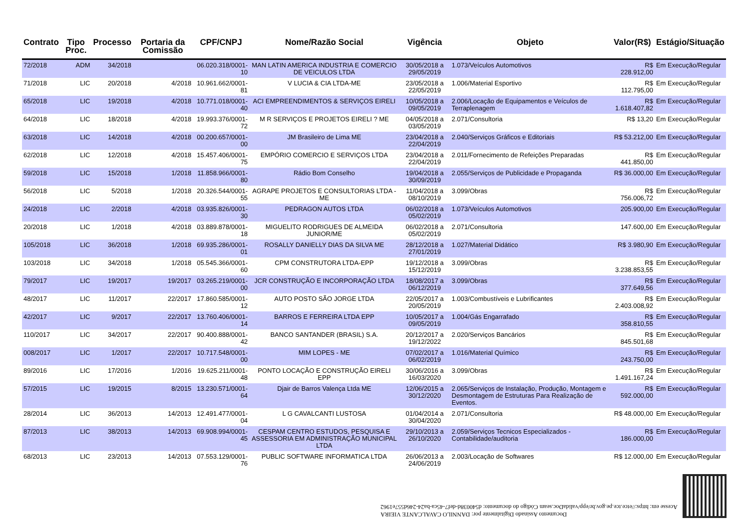| Contrato | Tipo Proc. | Processo | Portaria da Comissão | CPF/CNPJ | Nome/Razão Social | Vigência | Objeto | Valor(R$) | Estágio/Situação |
| --- | --- | --- | --- | --- | --- | --- | --- | --- | --- |
| 72/2018 | ADM | 34/2018 | | 06.020.318/0001-10 | MAN LATIN AMERICA INDUSTRIA E COMERCIO DE VEICULOS LTDA | 30/05/2018 a 29/05/2019 | 1.073/Veículos Automotivos | R$ 228.912,00 | Em Execução/Regular |
| 71/2018 | LIC | 20/2018 | 4/2018 | 10.961.662/0001-81 | V LUCIA & CIA LTDA-ME | 23/05/2018 a 22/05/2019 | 1.006/Material Esportivo | R$ 112.795,00 | Em Execução/Regular |
| 65/2018 | LIC | 19/2018 | 4/2018 | 10.771.018/0001-40 | ACI EMPREENDIMENTOS & SERVIÇOS EIRELI | 10/05/2018 a 09/05/2019 | 2.006/Locação de Equipamentos e Veículos de Terraplenagem | R$ 1.618.407,82 | Em Execução/Regular |
| 64/2018 | LIC | 18/2018 | 4/2018 | 19.993.376/0001-72 | M R SERVIÇOS E PROJETOS EIRELI ? ME | 04/05/2018 a 03/05/2019 | 2.071/Consultoria | R$ 13,20 | Em Execução/Regular |
| 63/2018 | LIC | 14/2018 | 4/2018 | 00.200.657/0001-00 | JM Brasileiro de Lima ME | 23/04/2018 a 22/04/2019 | 2.040/Serviços Gráficos e Editoriais | R$ 53.212,00 | Em Execução/Regular |
| 62/2018 | LIC | 12/2018 | 4/2018 | 15.457.406/0001-75 | EMPÓRIO COMERCIO E SERVIÇOS LTDA | 23/04/2018 a 22/04/2019 | 2.011/Fornecimento de Refeições Preparadas | R$ 441.850,00 | Em Execução/Regular |
| 59/2018 | LIC | 15/2018 | 1/2018 | 11.858.966/0001-80 | Rádio Bom Conselho | 19/04/2018 a 30/09/2019 | 2.055/Serviços de Publicidade e Propaganda | R$ 36.000,00 | Em Execução/Regular |
| 56/2018 | LIC | 5/2018 | 1/2018 | 20.326.544/0001-55 | AGRAPE PROJETOS E CONSULTORIAS LTDA - ME | 11/04/2018 a 08/10/2019 | 3.099/Obras | R$ 756.006,72 | Em Execução/Regular |
| 24/2018 | LIC | 2/2018 | 4/2018 | 03.935.826/0001-30 | PEDRAGON AUTOS LTDA | 06/02/2018 a 05/02/2019 | 1.073/Veículos Automotivos | 205.900,00 | Em Execução/Regular |
| 20/2018 | LIC | 1/2018 | 4/2018 | 03.889.878/0001-18 | MIGUELITO RODRIGUES DE ALMEIDA JUNIOR/ME | 06/02/2018 a 05/02/2019 | 2.071/Consultoria | 147.600,00 | Em Execução/Regular |
| 105/2018 | LIC | 36/2018 | 1/2018 | 69.935.286/0001-01 | ROSALLY DANIELLY DIAS DA SILVA ME | 28/12/2018 a 27/01/2019 | 1.027/Material Didático | R$ 3.980,90 | Em Execução/Regular |
| 103/2018 | LIC | 34/2018 | 1/2018 | 05.545.366/0001-60 | CPM CONSTRUTORA LTDA-EPP | 19/12/2018 a 15/12/2019 | 3.099/Obras | R$ 3.238.853,55 | Em Execução/Regular |
| 79/2017 | LIC | 19/2017 | 19/2017 | 03.265.219/0001-00 | JCR CONSTRUÇÃO E INCORPORAÇÃO LTDA | 18/08/2017 a 06/12/2019 | 3.099/Obras | R$ 377.649,56 | Em Execução/Regular |
| 48/2017 | LIC | 11/2017 | 22/2017 | 17.860.585/0001-12 | AUTO POSTO SÃO JORGE LTDA | 22/05/2017 a 20/05/2019 | 1.003/Combustíveis e Lubrificantes | R$ 2.403.008,92 | Em Execução/Regular |
| 42/2017 | LIC | 9/2017 | 22/2017 | 13.760.406/0001-14 | BARROS E FERREIRA LTDA EPP | 10/05/2017 a 09/05/2019 | 1.004/Gás Engarrafado | R$ 358.810,55 | Em Execução/Regular |
| 110/2017 | LIC | 34/2017 | 22/2017 | 90.400.888/0001-42 | BANCO SANTANDER (BRASIL) S.A. | 20/12/2017 a 19/12/2022 | 2.020/Serviços Bancários | R$ 845.501,68 | Em Execução/Regular |
| 008/2017 | LIC | 1/2017 | 22/2017 | 10.717.548/0001-00 | MIM LOPES - ME | 07/02/2017 a 06/02/2019 | 1.016/Material Químico | R$ 243.750,00 | Em Execução/Regular |
| 89/2016 | LIC | 17/2016 | 1/2016 | 19.625.211/0001-48 | PONTO LOCAÇÃO E CONSTRUÇÃO EIRELI EPP | 30/06/2016 a 16/03/2020 | 3.099/Obras | R$ 1.491.167,24 | Em Execução/Regular |
| 57/2015 | LIC | 19/2015 | 8/2015 | 13.230.571/0001-64 | Djair de Barros Valença Ltda ME | 12/06/2015 a 30/12/2020 | 2.065/Serviços de Instalação, Produção, Montagem e Desmontagem de Estruturas Para Realização de Eventos. | R$ 592.000,00 | Em Execução/Regular |
| 28/2014 | LIC | 36/2013 | 14/2013 | 12.491.477/0001-04 | L G CAVALCANTI LUSTOSA | 01/04/2014 a 30/04/2020 | 2.071/Consultoria | R$ 48.000,00 | Em Execução/Regular |
| 87/2013 | LIC | 38/2013 | 14/2013 | 69.908.994/0001-45 | CESPAM CENTRO ESTUDOS, PESQUISA E ASSESSORIA EM ADMINISTRAÇÃO MUNICIPAL LTDA | 29/10/2013 a 26/10/2020 | 2.059/Serviços Tecnicos Especializados - Contabilidade/auditoria | R$ 186.000,00 | Em Execução/Regular |
| 68/2013 | LIC | 23/2013 | 14/2013 | 07.553.129/0001-76 | PUBLIC SOFTWARE INFORMATICA LTDA | 26/06/2013 a 24/06/2019 | 2.003/Locação de Softwares | R$ 12.000,00 | Em Execução/Regular |
Documento Assinado Digitalmente por: DANNILO CAVALCANTE VIEIRA
Acesse em: https://etce.tce.pe.gov.br/epp/validaDoc.seam Código do documento: d540038d-def7-45ca-ba24-246d557e1962